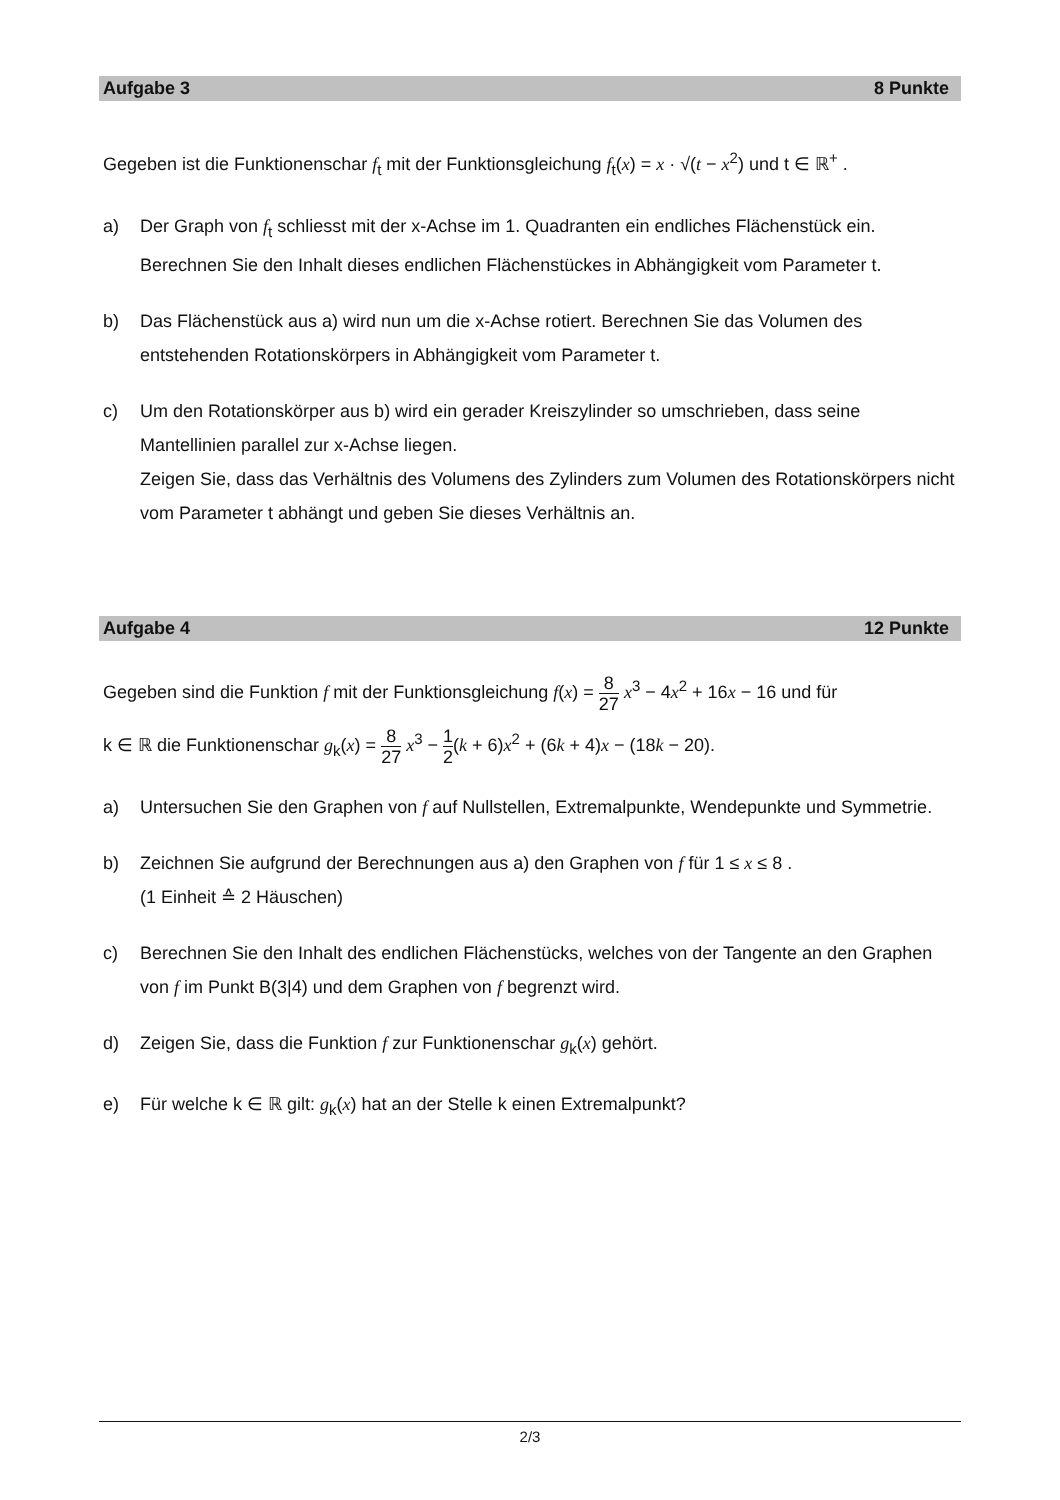Aufgabe 3 8 Punkte
Gegeben ist die Funktionenschar f<sub>t</sub> mit der Funktionsgleichung f<sub>t</sub>(x) = x · √(t − x<sup>2</sup>) und t ∈ ℝ<sup>+</sup> .
a) Der Graph von f<sub>t</sub> schliesst mit der x-Achse im 1. Quadranten ein endliches Flächenstück ein.
Berechnen Sie den Inhalt dieses endlichen Flächenstückes in Abhängigkeit vom Parameter t.
b) Das Flächenstück aus a) wird nun um die x-Achse rotiert. Berechnen Sie das Volumen des entstehenden Rotationskörpers in Abhängigkeit vom Parameter t.
c) Um den Rotationskörper aus b) wird ein gerader Kreiszylinder so umschrieben, dass seine Mantellinien parallel zur x-Achse liegen.
Zeigen Sie, dass das Verhältnis des Volumens des Zylinders zum Volumen des Rotationskörpers nicht vom Parameter t abhängt und geben Sie dieses Verhältnis an.
Aufgabe 4 12 Punkte
Gegeben sind die Funktion f mit der Funktionsgleichung f(x) = 8 27 x<sup>3</sup> − 4x<sup>2</sup> + 16x − 16 und für
k ∈ ℝ die Funktionenschar g<sub>k</sub>(x) = 8 27 x<sup>3</sup> − 1 2(k + 6)x<sup>2</sup> + (6k + 4)x − (18k − 20).
a) Untersuchen Sie den Graphen von f auf Nullstellen, Extremalpunkte, Wendepunkte und Symmetrie.
b) Zeichnen Sie aufgrund der Berechnungen aus a) den Graphen von f für 1 ≤ x ≤ 8 .
(1 Einheit ≙ 2 Häuschen)
c) Berechnen Sie den Inhalt des endlichen Flächenstücks, welches von der Tangente an den Graphen von f im Punkt B(3|4) und dem Graphen von f begrenzt wird.
d) Zeigen Sie, dass die Funktion f zur Funktionenschar g<sub>k</sub>(x) gehört.
e) Für welche k ∈ ℝ gilt: g<sub>k</sub>(x) hat an der Stelle k einen Extremalpunkt?
2/3